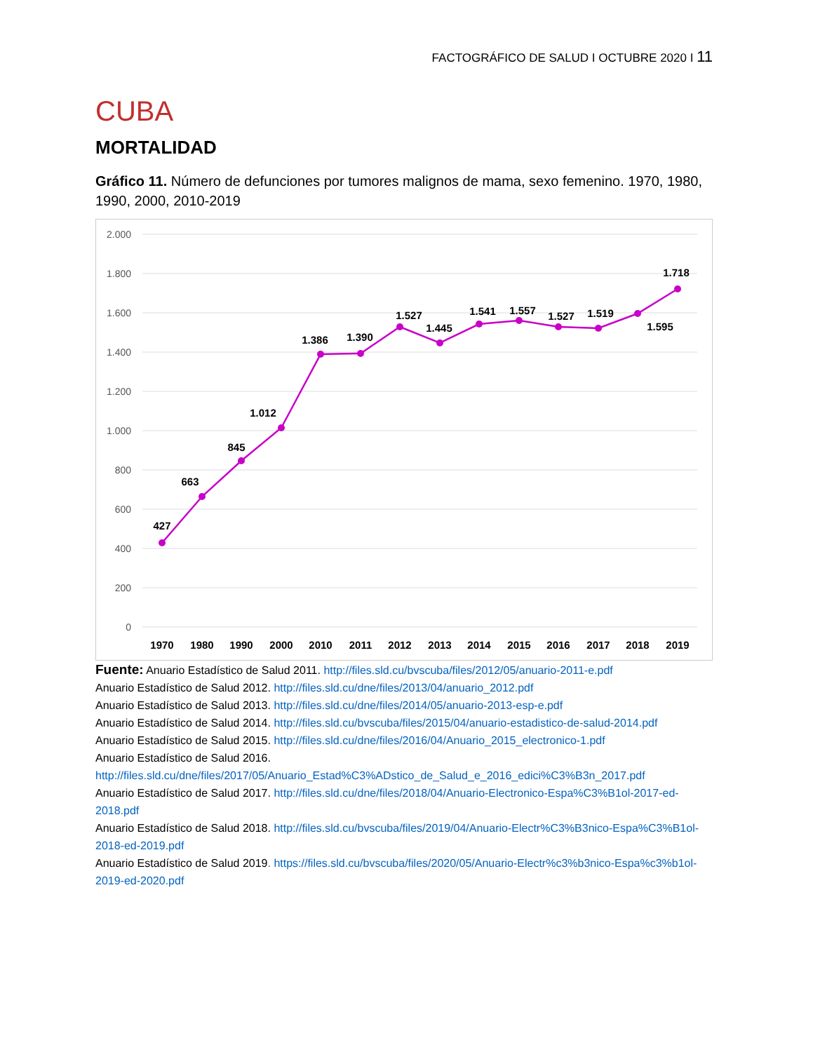FACTOGRÁFICO DE SALUD I OCTUBRE 2020 I 11
CUBA
MORTALIDAD
Gráfico 11. Número de defunciones por tumores malignos de mama, sexo femenino. 1970, 1980, 1990, 2000, 2010-2019
2.000
1.800
1.600
1.400
1.200
1.000
800
600
400
200
0
427
663
845
1.012
1.386
1.390
1.527
1.445
1.541
1.557
1.527
1.519
1.595
1.718
1970
1980
1990
2000
2010
2011
2012
2013
2014
2015
2016
2017
2018
2019
Fuente: Anuario Estadístico de Salud 2011. http://files.sld.cu/bvscuba/files/2012/05/anuario-2011-e.pdf
Anuario Estadístico de Salud 2012. http://files.sld.cu/dne/files/2013/04/anuario_2012.pdf
Anuario Estadístico de Salud 2013. http://files.sld.cu/dne/files/2014/05/anuario-2013-esp-e.pdf
Anuario Estadístico de Salud 2014. http://files.sld.cu/bvscuba/files/2015/04/anuario-estadistico-de-salud-2014.pdf
Anuario Estadístico de Salud 2015. http://files.sld.cu/dne/files/2016/04/Anuario_2015_electronico-1.pdf
Anuario Estadístico de Salud 2016.
http://files.sld.cu/dne/files/2017/05/Anuario_Estad%C3%ADstico_de_Salud_e_2016_edici%C3%B3n_2017.pdf
Anuario Estadístico de Salud 2017. http://files.sld.cu/dne/files/2018/04/Anuario-Electronico-Espa%C3%B1ol-2017-ed-2018.pdf
Anuario Estadístico de Salud 2018. http://files.sld.cu/bvscuba/files/2019/04/Anuario-Electr%C3%B3nico-Espa%C3%B1ol-2018-ed-2019.pdf
Anuario Estadístico de Salud 2019. https://files.sld.cu/bvscuba/files/2020/05/Anuario-Electr%c3%b3nico-Espa%c3%b1ol-2019-ed-2020.pdf